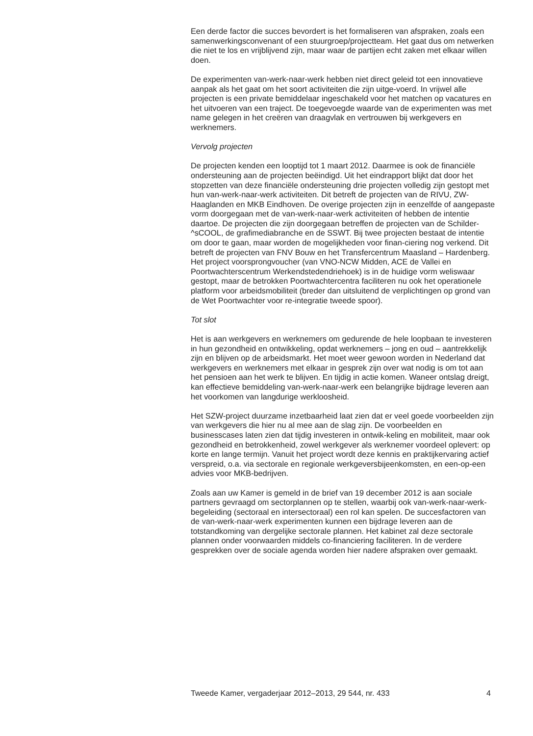Een derde factor die succes bevordert is het formaliseren van afspraken, zoals een samenwerkingsconvenant of een stuurgroep/projectteam. Het gaat dus om netwerken die niet te los en vrijblijvend zijn, maar waar de partijen echt zaken met elkaar willen doen.
De experimenten van-werk-naar-werk hebben niet direct geleid tot een innovatieve aanpak als het gaat om het soort activiteiten die zijn uitge-voerd. In vrijwel alle projecten is een private bemiddelaar ingeschakeld voor het matchen op vacatures en het uitvoeren van een traject. De toegevoegde waarde van de experimenten was met name gelegen in het creëren van draagvlak en vertrouwen bij werkgevers en werknemers.
Vervolg projecten
De projecten kenden een looptijd tot 1 maart 2012. Daarmee is ook de financiële ondersteuning aan de projecten beëindigd. Uit het eindrapport blijkt dat door het stopzetten van deze financiële ondersteuning drie projecten volledig zijn gestopt met hun van-werk-naar-werk activiteiten. Dit betreft de projecten van de RIVU, ZW-Haaglanden en MKB Eindhoven. De overige projecten zijn in eenzelfde of aangepaste vorm doorgegaan met de van-werk-naar-werk activiteiten of hebben de intentie daartoe. De projecten die zijn doorgegaan betreffen de projecten van de Schilder-^sCOOL, de grafimediabranche en de SSWT. Bij twee projecten bestaat de intentie om door te gaan, maar worden de mogelijkheden voor finan-ciering nog verkend. Dit betreft de projecten van FNV Bouw en het Transfercentrum Maasland – Hardenberg. Het project voorsprongvoucher (van VNO-NCW Midden, ACE de Vallei en Poortwachterscentrum Werkendstedendriehoek) is in de huidige vorm weliswaar gestopt, maar de betrokken Poortwachtercentra faciliteren nu ook het operationele platform voor arbeidsmobiliteit (breder dan uitsluitend de verplichtingen op grond van de Wet Poortwachter voor re-integratie tweede spoor).
Tot slot
Het is aan werkgevers en werknemers om gedurende de hele loopbaan te investeren in hun gezondheid en ontwikkeling, opdat werknemers – jong en oud – aantrekkelijk zijn en blijven op de arbeidsmarkt. Het moet weer gewoon worden in Nederland dat werkgevers en werknemers met elkaar in gesprek zijn over wat nodig is om tot aan het pensioen aan het werk te blijven. En tijdig in actie komen. Waneer ontslag dreigt, kan effectieve bemiddeling van-werk-naar-werk een belangrijke bijdrage leveren aan het voorkomen van langdurige werkloosheid.
Het SZW-project duurzame inzetbaarheid laat zien dat er veel goede voorbeelden zijn van werkgevers die hier nu al mee aan de slag zijn. De voorbeelden en businesscases laten zien dat tijdig investeren in ontwik-keling en mobiliteit, maar ook gezondheid en betrokkenheid, zowel werkgever als werknemer voordeel oplevert: op korte en lange termijn. Vanuit het project wordt deze kennis en praktijkervaring actief verspreid, o.a. via sectorale en regionale werkgeversbijeenkomsten, en een-op-een advies voor MKB-bedrijven.
Zoals aan uw Kamer is gemeld in de brief van 19 december 2012 is aan sociale partners gevraagd om sectorplannen op te stellen, waarbij ook van-werk-naar-werk-begeleiding (sectoraal en intersectoraal) een rol kan spelen. De succesfactoren van de van-werk-naar-werk experimenten kunnen een bijdrage leveren aan de totstandkoming van dergelijke sectorale plannen. Het kabinet zal deze sectorale plannen onder voorwaarden middels co-financiering faciliteren. In de verdere gesprekken over de sociale agenda worden hier nadere afspraken over gemaakt.
Tweede Kamer, vergaderjaar 2012–2013, 29 544, nr. 433 4